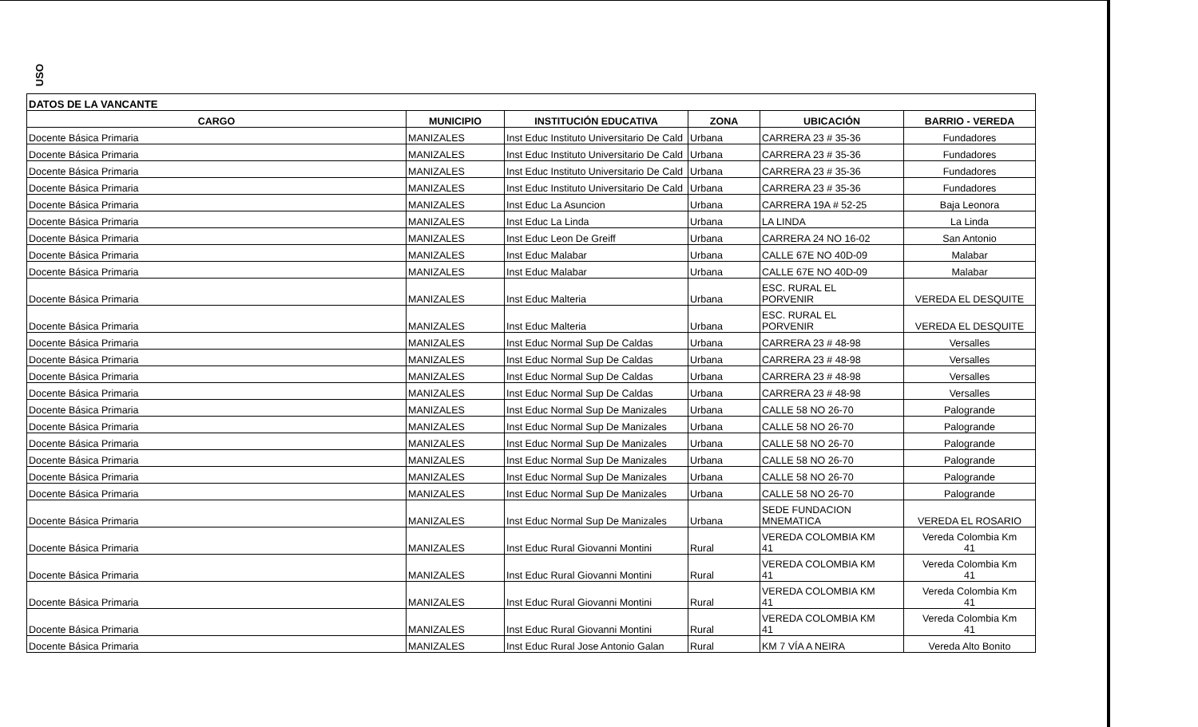USO
| DATOS DE LA VANCANTE | | | | | |
| --- | --- | --- | --- | --- | --- |
| CARGO | MUNICIPIO | INSTITUCIÓN EDUCATIVA | ZONA | UBICACIÓN | BARRIO - VEREDA |
| Docente Básica Primaria | MANIZALES | Inst Educ Instituto Universitario De Cald | Urbana | CARRERA 23 # 35-36 | Fundadores |
| Docente Básica Primaria | MANIZALES | Inst Educ Instituto Universitario De Cald | Urbana | CARRERA 23 # 35-36 | Fundadores |
| Docente Básica Primaria | MANIZALES | Inst Educ Instituto Universitario De Cald | Urbana | CARRERA 23 # 35-36 | Fundadores |
| Docente Básica Primaria | MANIZALES | Inst Educ Instituto Universitario De Cald | Urbana | CARRERA 23 # 35-36 | Fundadores |
| Docente Básica Primaria | MANIZALES | Inst Educ La Asuncion | Urbana | CARRERA 19A # 52-25 | Baja Leonora |
| Docente Básica Primaria | MANIZALES | Inst Educ La Linda | Urbana | LA LINDA | La Linda |
| Docente Básica Primaria | MANIZALES | Inst Educ Leon De Greiff | Urbana | CARRERA 24 NO 16-02 | San Antonio |
| Docente Básica Primaria | MANIZALES | Inst Educ Malabar | Urbana | CALLE 67E NO 40D-09 | Malabar |
| Docente Básica Primaria | MANIZALES | Inst Educ Malabar | Urbana | CALLE 67E NO 40D-09 | Malabar |
| Docente Básica Primaria | MANIZALES | Inst Educ Malteria | Urbana | ESC. RURAL EL PORVENIR | VEREDA EL DESQUITE |
| Docente Básica Primaria | MANIZALES | Inst Educ Malteria | Urbana | ESC. RURAL EL PORVENIR | VEREDA EL DESQUITE |
| Docente Básica Primaria | MANIZALES | Inst Educ Normal Sup De Caldas | Urbana | CARRERA 23 # 48-98 | Versalles |
| Docente Básica Primaria | MANIZALES | Inst Educ Normal Sup De Caldas | Urbana | CARRERA 23 # 48-98 | Versalles |
| Docente Básica Primaria | MANIZALES | Inst Educ Normal Sup De Caldas | Urbana | CARRERA 23 # 48-98 | Versalles |
| Docente Básica Primaria | MANIZALES | Inst Educ Normal Sup De Caldas | Urbana | CARRERA 23 # 48-98 | Versalles |
| Docente Básica Primaria | MANIZALES | Inst Educ Normal Sup De Manizales | Urbana | CALLE 58 NO 26-70 | Palogrande |
| Docente Básica Primaria | MANIZALES | Inst Educ Normal Sup De Manizales | Urbana | CALLE 58 NO 26-70 | Palogrande |
| Docente Básica Primaria | MANIZALES | Inst Educ Normal Sup De Manizales | Urbana | CALLE 58 NO 26-70 | Palogrande |
| Docente Básica Primaria | MANIZALES | Inst Educ Normal Sup De Manizales | Urbana | CALLE 58 NO 26-70 | Palogrande |
| Docente Básica Primaria | MANIZALES | Inst Educ Normal Sup De Manizales | Urbana | CALLE 58 NO 26-70 | Palogrande |
| Docente Básica Primaria | MANIZALES | Inst Educ Normal Sup De Manizales | Urbana | CALLE 58 NO 26-70 | Palogrande |
| Docente Básica Primaria | MANIZALES | Inst Educ Normal Sup De Manizales | Urbana | SEDE FUNDACION MNEMATICA | VEREDA EL ROSARIO |
| Docente Básica Primaria | MANIZALES | Inst Educ Rural Giovanni Montini | Rural | VEREDA COLOMBIA KM 41 | Vereda Colombia Km 41 |
| Docente Básica Primaria | MANIZALES | Inst Educ Rural Giovanni Montini | Rural | VEREDA COLOMBIA KM 41 | Vereda Colombia Km 41 |
| Docente Básica Primaria | MANIZALES | Inst Educ Rural Giovanni Montini | Rural | VEREDA COLOMBIA KM 41 | Vereda Colombia Km 41 |
| Docente Básica Primaria | MANIZALES | Inst Educ Rural Giovanni Montini | Rural | VEREDA COLOMBIA KM 41 | Vereda Colombia Km 41 |
| Docente Básica Primaria | MANIZALES | Inst Educ Rural Jose Antonio Galan | Rural | KM 7 VÍA A NEIRA | Vereda Alto Bonito |